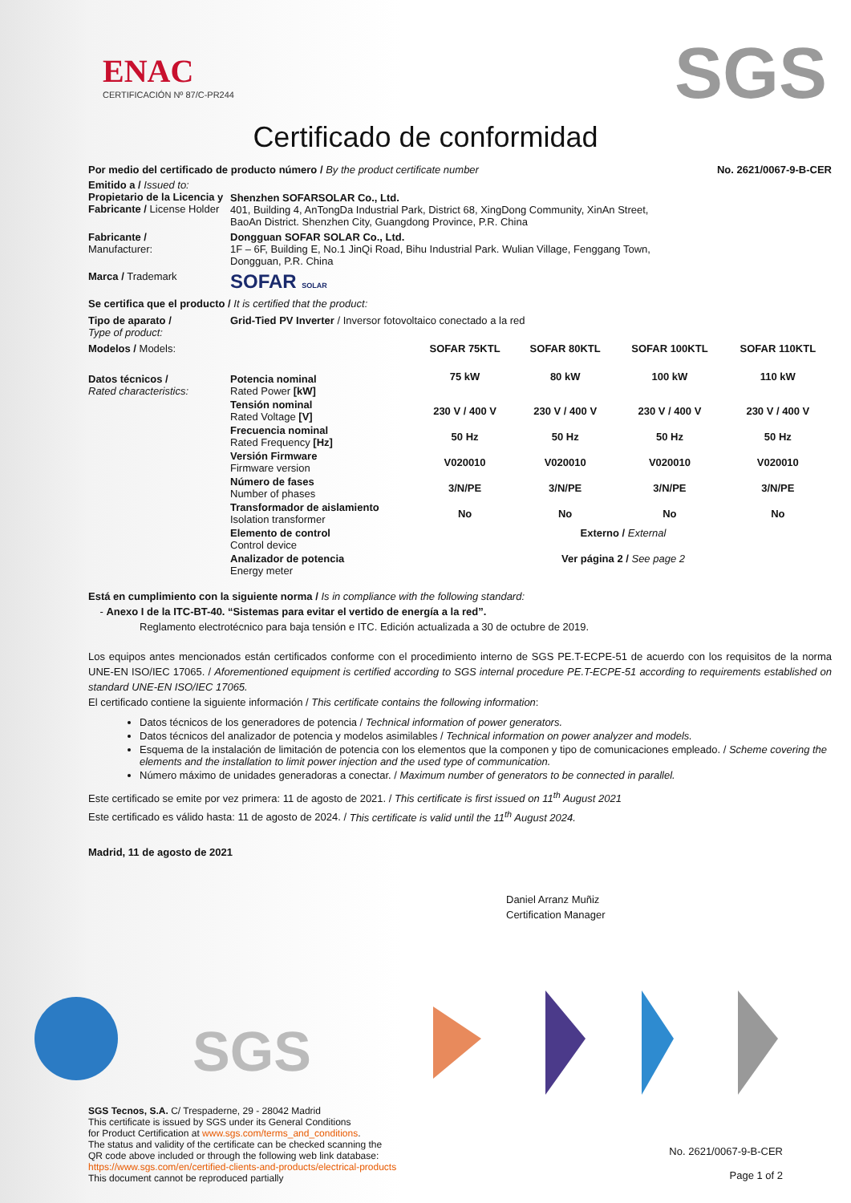ENAC
CERTIFICACIÓN Nº 87/C-PR244
SGS
Certificado de conformidad
Por medio del certificado de producto número / By the product certificate number No. 2621/0067-9-B-CER
Emitido a / Issued to:
Propietario de la Licencia y Fabricante / License Holder
Shenzhen SOFARSOLAR Co., Ltd.
401, Building 4, AnTongDa Industrial Park, District 68, XingDong Community, XinAn Street, BaoAn District. Shenzhen City, Guangdong Province, P.R. China
Fabricante /
Manufacturer:
Dongguan SOFAR SOLAR Co., Ltd.
1F – 6F, Building E, No.1 JinQi Road, Bihu Industrial Park. Wulian Village, Fenggang Town, Dongguan, P.R. China
Marca / Trademark
SOFAR SOLAR
Se certifica que el producto / It is certified that the product:
Tipo de aparato /
Type of product:
Grid-Tied PV Inverter / Inversor fotovoltaico conectado a la red
| Modelos / Models: | | SOFAR 75KTL | SOFAR 80KTL | SOFAR 100KTL | SOFAR 110KTL |
| Datos técnicos / Rated characteristics: | Potencia nominal Rated Power [kW] | 75 kW | 80 kW | 100 kW | 110 kW |
| | Tensión nominal Rated Voltage [V] | 230 V / 400 V | 230 V / 400 V | 230 V / 400 V | 230 V / 400 V |
| | Frecuencia nominal Rated Frequency [Hz] | 50 Hz | 50 Hz | 50 Hz | 50 Hz |
| | Versión Firmware Firmware version | V020010 | V020010 | V020010 | V020010 |
| | Número de fases Number of phases | 3/N/PE | 3/N/PE | 3/N/PE | 3/N/PE |
| | Transformador de aislamiento Isolation transformer | No | No | No | No |
| | Elemento de control Control device | Externo / External | | | |
| | Analizador de potencia Energy meter | Ver página 2 / See page 2 | | | |
Está en cumplimiento con la siguiente norma / Is in compliance with the following standard:
- Anexo I de la ITC-BT-40. “Sistemas para evitar el vertido de energía a la red”.
Reglamento electrotécnico para baja tensión e ITC. Edición actualizada a 30 de octubre de 2019.
Los equipos antes mencionados están certificados conforme con el procedimiento interno de SGS PE.T-ECPE-51 de acuerdo con los requisitos de la norma UNE-EN ISO/IEC 17065. / Aforementioned equipment is certified according to SGS internal procedure PE.T-ECPE-51 according to requirements established on standard UNE-EN ISO/IEC 17065.
El certificado contiene la siguiente información / This certificate contains the following information:
Datos técnicos de los generadores de potencia / Technical information of power generators.
Datos técnicos del analizador de potencia y modelos asimilables / Technical information on power analyzer and models.
Esquema de la instalación de limitación de potencia con los elementos que la componen y tipo de comunicaciones empleado. / Scheme covering the elements and the installation to limit power injection and the used type of communication.
Número máximo de unidades generadoras a conectar. / Maximum number of generators to be connected in parallel.
Este certificado se emite por vez primera: 11 de agosto de 2021. / This certificate is first issued on 11<sup>th</sup> August 2021
Este certificado es válido hasta: 11 de agosto de 2024. / This certificate is valid until the 11<sup>th</sup> August 2024.
Madrid, 11 de agosto de 2021
Daniel Arranz Muñiz
Certification Manager
SGS
SGS Tecnos, S.A. C/ Trespaderne, 29 - 28042 Madrid
This certificate is issued by SGS under its General Conditions
for Product Certification at www.sgs.com/terms_and_conditions.
The status and validity of the certificate can be checked scanning the
QR code above included or through the following web link database:
https://www.sgs.com/en/certified-clients-and-products/electrical-products
This document cannot be reproduced partially
No. 2621/0067-9-B-CER
Page 1 of 2